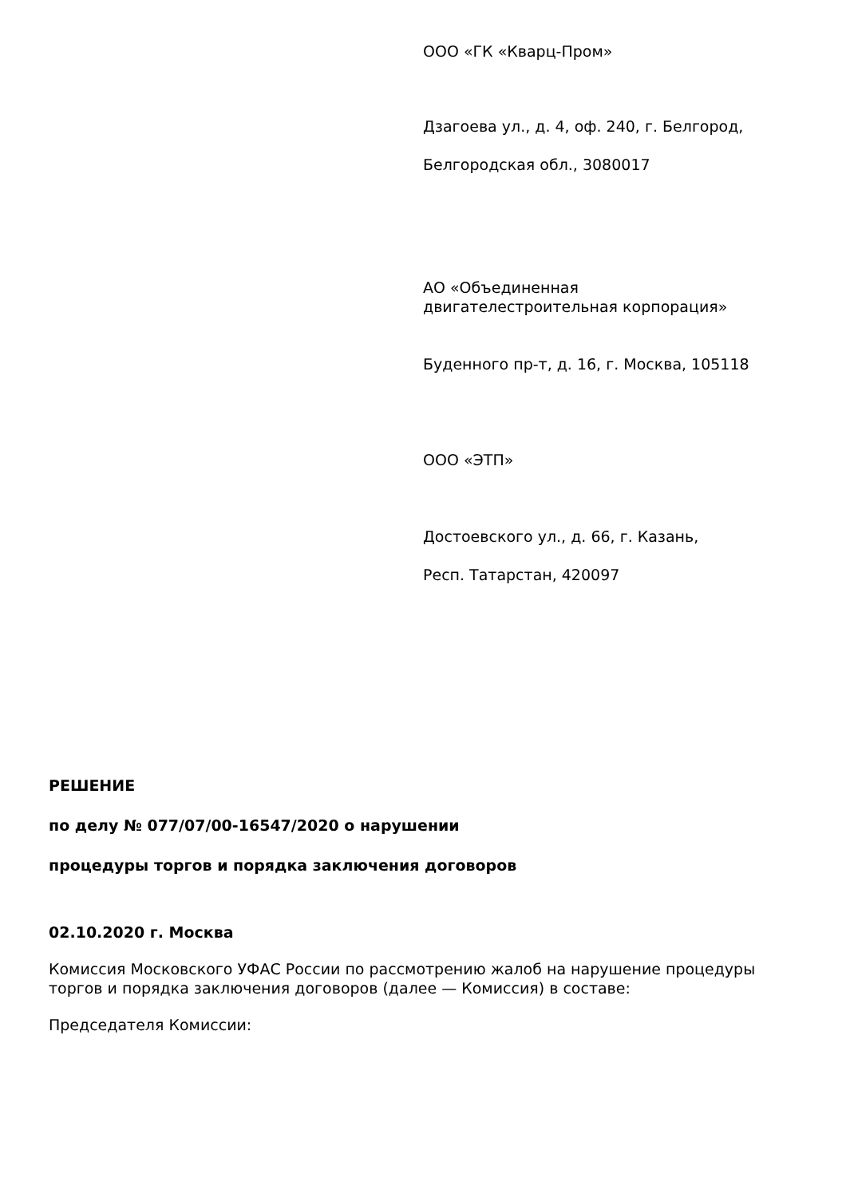ООО «ГК «Кварц-Пром»
Дзагоева ул., д. 4, оф. 240, г. Белгород,
Белгородская обл., 3080017
АО «Объединенная
двигателестроительная корпорация»
Буденного пр-т, д. 16, г. Москва, 105118
ООО «ЭТП»
Достоевского ул., д. 66, г. Казань,
Респ. Татарстан, 420097
РЕШЕНИЕ
по делу № 077/07/00-16547/2020 о нарушении
процедуры торгов и порядка заключения договоров
02.10.2020 г. Москва
Комиссия Московского УФАС России по рассмотрению жалоб на нарушение процедуры торгов и порядка заключения договоров (далее — Комиссия) в составе:
Председателя Комиссии: